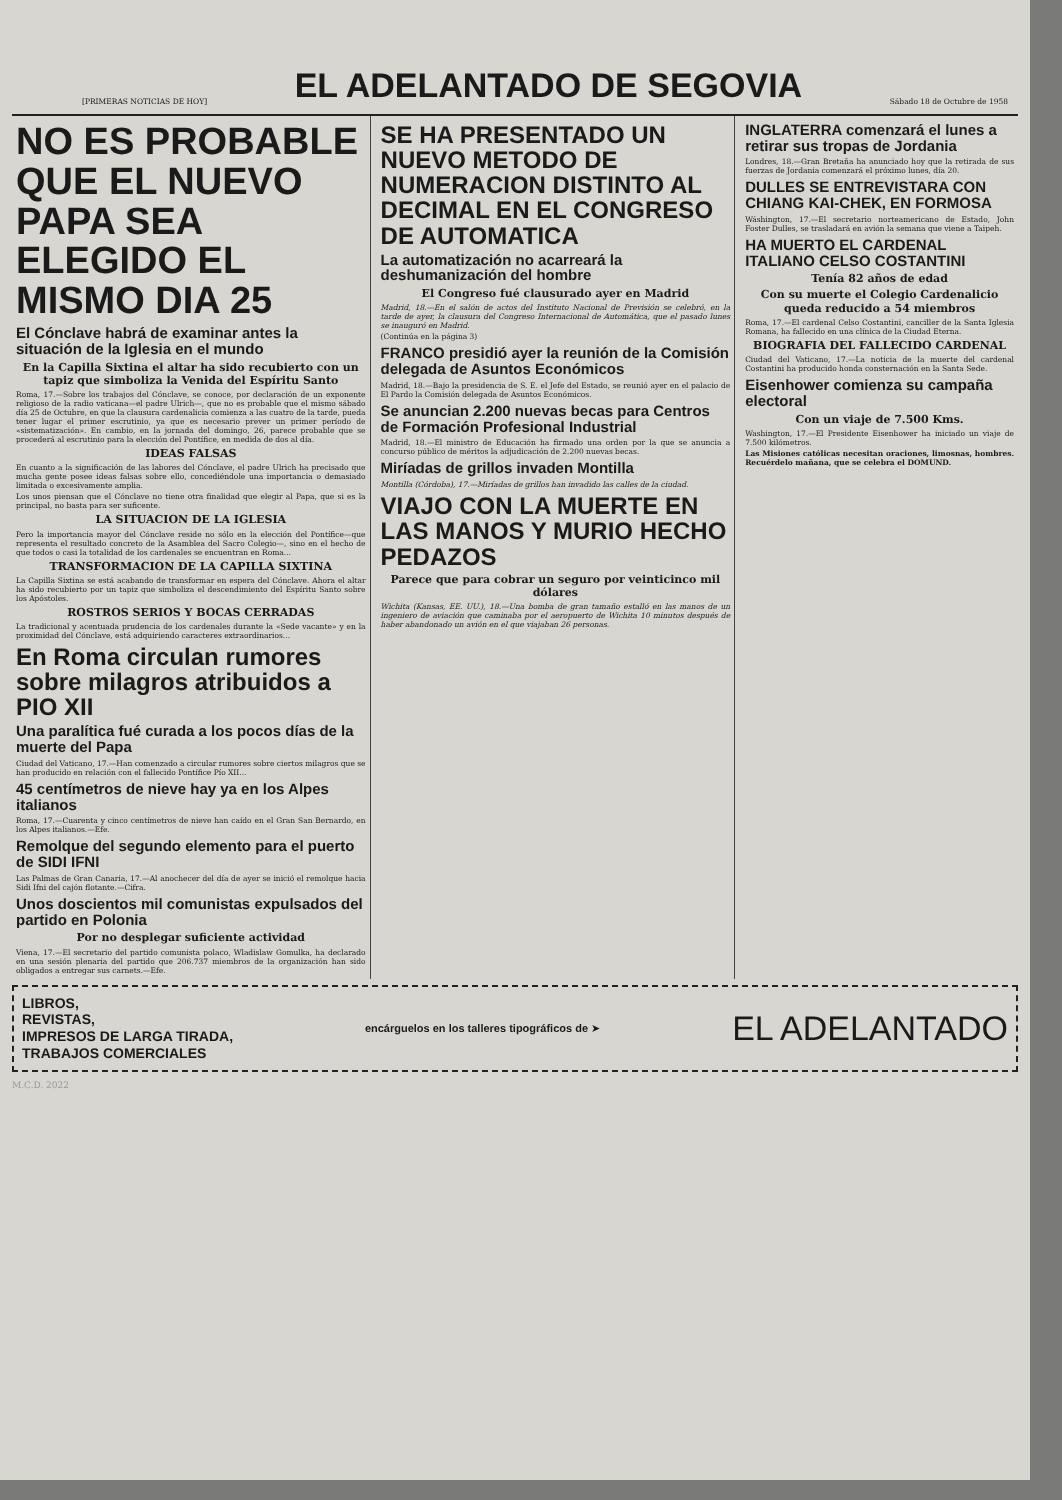[PRIMERAS NOTICIAS DE HOY]
EL ADELANTADO DE SEGOVIA
Sábado 18 de Octubre de 1958
NO ES PROBABLE QUE EL NUEVO PAPA SEA ELEGIDO EL MISMO DIA 25
El Cónclave habrá de examinar antes la situación de la Iglesia en el mundo
En la Capilla Sixtina el altar ha sido recubierto con un tapiz que simboliza la Venida del Espíritu Santo
Roma, 17.—Sobre los trabajos del Cónclave, se conoce, por declaración de un exponente religioso de la radio vaticana—el padre Ulrich—, que no es probable que el mismo sábado día 25 de Octubre, en que la clausura cardenalicia comienza a las cuatro de la tarde, pueda tener lugar el primer escrutinio, ya que es necesario prever un primer período de «sistematización». En cambio, en la jornada del domingo, 26, parece probable que se procederá al escrutinio para la elección del Pontífice, en medida de dos al día.
IDEAS FALSAS
En cuanto a la significación de las labores del Cónclave, el padre Ulrich ha precisado que mucha gente posee ideas falsas sobre ello, concediéndole una importancia o demasiado limitada o excesivamente amplia.
Los unos piensan que el Cónclave no tiene otra finalidad que elegir al Papa, que si es la principal, no basta para ser suficente.
LA SITUACION DE LA IGLESIA
Pero la importancia mayor del Cónclave reside no sólo en la elección del Pontífice—que representa el resultado concreto de la Asamblea del Sacro Colegio—, sino en el hecho de que todos o casi la totalidad de los cardenales se encuentran en Roma...
TRANSFORMACION DE LA CAPILLA SIXTINA
La Capilla Sixtina se está acabando de transformar en espera del Cónclave. Ahora el altar ha sido recubierto por un tapiz que simboliza el descendimiento del Espíritu Santo sobre los Apóstoles.
ROSTROS SERIOS Y BOCAS CERRADAS
La tradicional y acentuada prudencia de los cardenales durante la «Sede vacante» y en la proximidad del Cónclave, está adquiriendo caracteres extraordinarios...
En Roma circulan rumores sobre milagros atribuidos a PIO XII
Una paralítica fué curada a los pocos días de la muerte del Papa
Ciudad del Vaticano, 17.—Han comenzado a circular rumores sobre ciertos milagros que se han producido en relación con el fallecido Pontífice Pío XII...
45 centímetros de nieve hay ya en los Alpes italianos
Roma, 17.—Cuarenta y cinco centímetros de nieve han caído en el Gran San Bernardo, en los Alpes italianos.—Efe.
Remolque del segundo elemento para el puerto de SIDI IFNI
Las Palmas de Gran Canaria, 17.—Al anochecer del día de ayer se inició el remolque hacia Sidi Ifni del cajón flotante.—Cifra.
Unos doscientos mil comunistas expulsados del partido en Polonia
Por no desplegar suficiente actividad
Viena, 17.—El secretario del partido comunista polaco, Wladislaw Gomulka, ha declarado en una sesión plenaria del partido que 206.737 miembros de la organización han sido obligados a entregar sus carnets.—Efe.
SE HA PRESENTADO UN NUEVO METODO DE NUMERACION DISTINTO AL DECIMAL EN EL CONGRESO DE AUTOMATICA
La automatización no acarreará la deshumanización del hombre
El Congreso fué clausurado ayer en Madrid
Madrid, 18.—En el salón de actos del Instituto Nacional de Previsión se celebró, en la tarde de ayer, la clausura del Congreso Internacional de Automática, que el pasado lunes se inauguró en Madrid.
(Continúa en la página 3)
FRANCO presidió ayer la reunión de la Comisión delegada de Asuntos Económicos
Madrid, 18.—Bajo la presidencia de S. E. el Jefe del Estado, se reunió ayer en el palacio de El Pardo la Comisión delegada de Asuntos Económicos.
Se anuncian 2.200 nuevas becas para Centros de Formación Profesional Industrial
Madrid, 18.—El ministro de Educación ha firmado una orden por la que se anuncia a concurso público de méritos la adjudicación de 2.200 nuevas becas.
Miríadas de grillos invaden Montilla
Montilla (Córdoba), 17.—Miríadas de grillos han invadido las calles de la ciudad.
VIAJO CON LA MUERTE EN LAS MANOS Y MURIO HECHO PEDAZOS
Parece que para cobrar un seguro por veinticinco mil dólares
Wichita (Kansas, EE. UU.), 18.—Una bomba de gran tamaño estalló en las manos de un ingeniero de aviación que caminaba por el aeropuerto de Wichita 10 minutos después de haber abandonado un avión en el que viajaban 26 personas.
INGLATERRA comenzará el lunes a retirar sus tropas de Jordania
Londres, 18.—Gran Bretaña ha anunciado hoy que la retirada de sus fuerzas de Jordania comenzará el próximo lunes, día 20.
DULLES SE ENTREVISTARA CON CHIANG KAI-CHEK, EN FORMOSA
Wáshington, 17.—El secretario norteamericano de Estado, John Foster Dulles, se trasladará en avión la semana que viene a Taipeh.
HA MUERTO EL CARDENAL ITALIANO CELSO COSTANTINI
Tenía 82 años de edad
Con su muerte el Colegio Cardenalicio queda reducido a 54 miembros
Roma, 17.—El cardenal Celso Costantini, canciller de la Santa Iglesia Romana, ha fallecido en una clínica de la Ciudad Eterna.
BIOGRAFIA DEL FALLECIDO CARDENAL
Ciudad del Vaticano, 17.—La noticia de la muerte del cardenal Costantini ha producido honda consternación en la Santa Sede.
Eisenhower comienza su campaña electoral
Con un viaje de 7.500 Kms.
Washington, 17.—El Presidente Eisenhower ha iniciado un viaje de 7.500 kilómetros.
Las Misiones católicas necesitan oraciones, limosnas, hombres. Recuérdelo mañana, que se celebra el DOMUND.
LIBROS,
REVISTAS,
IMPRESOS DE LARGA TIRADA,
TRABAJOS COMERCIALES encárguelos en los talleres tipográficos de ➤ EL ADELANTADO
M.C.D. 2022